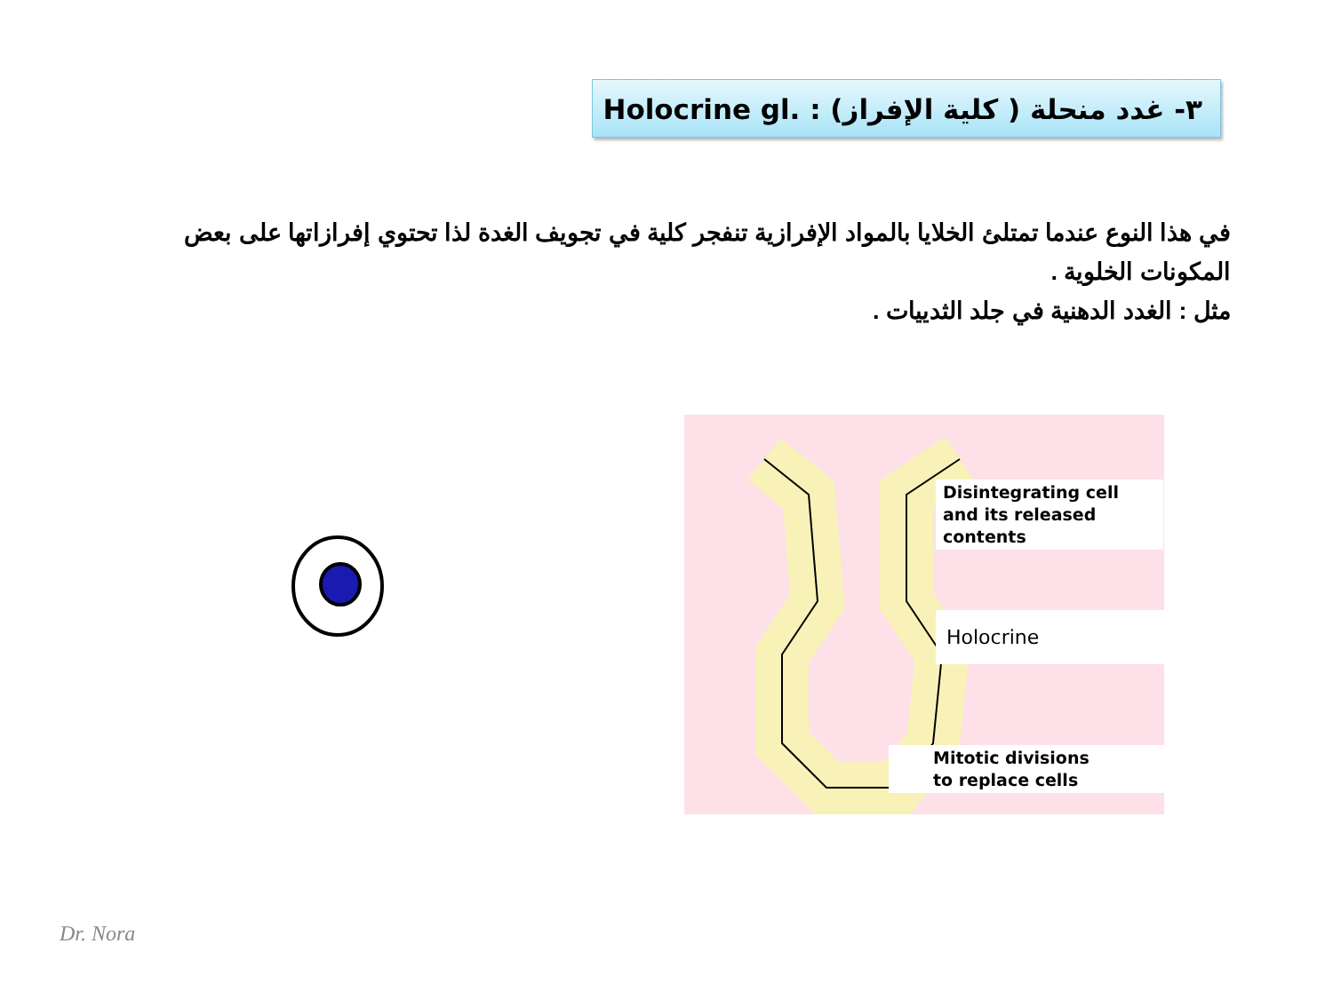٣- غدد منحلة ( كلية الإفراز) Holocrine gl. :
في هذا النوع عندما تمتلئ الخلايا بالمواد الإفرازية تنفجر كلية في تجويف الغدة لذا تحتوي إفرازاتها على بعض المكونات الخلوية .
مثل : الغدد الدهنية في جلد الثدييات .
Disintegrating cell
and its released
contents
Holocrine
Mitotic divisions
to replace cells
Dr. Nora